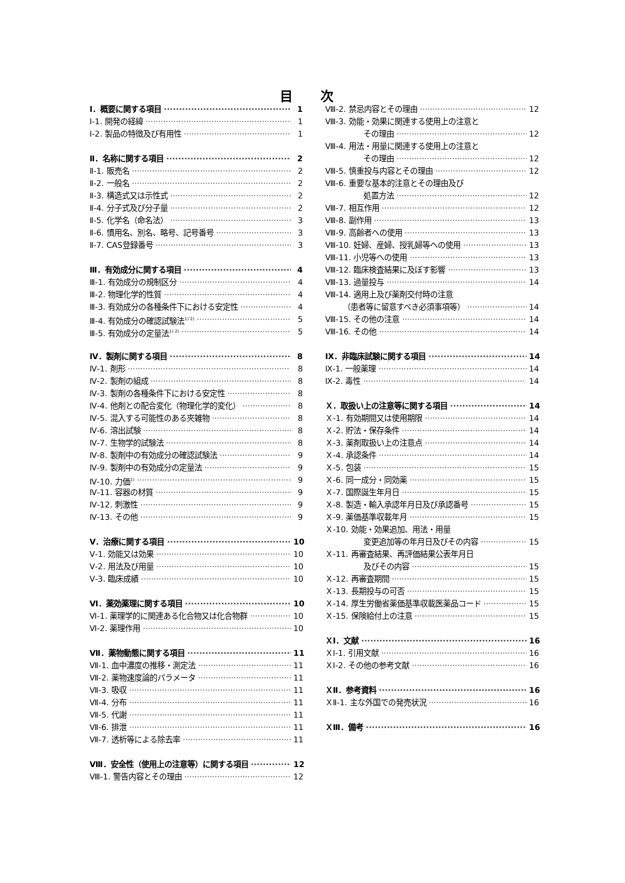目 次
Ⅰ．概要に関する項目 1
Ⅰ-1. 開発の経緯 1
Ⅰ-2. 製品の特徴及び有用性 1
Ⅱ．名称に関する項目 2
Ⅱ-1. 販売名 2
Ⅱ-2. 一般名 2
Ⅱ-3. 構造式又は示性式 2
Ⅱ-4. 分子式及び分子量 2
Ⅱ-5. 化学名（命名法） 3
Ⅱ-6. 慣用名、別名、略号、記号番号 3
Ⅱ-7. CAS登録番号 3
Ⅲ．有効成分に関する項目 4
Ⅲ-1. 有効成分の規制区分 4
Ⅲ-2. 物理化学的性質 4
Ⅲ-3. 有効成分の各種条件下における安定性 4
Ⅲ-4. 有効成分の確認試験法<sup>1) 2)</sup> 5
Ⅲ-5. 有効成分の定量法<sup>1) 2)</sup> 5
Ⅳ．製剤に関する項目 8
Ⅳ-1. 剤形 8
Ⅳ-2. 製剤の組成 8
Ⅳ-3. 製剤の各種条件下における安定性 8
Ⅳ-4. 他剤との配合変化（物理化学的変化） 8
Ⅳ-5. 混入する可能性のある夾雑物 8
Ⅳ-6. 溶出試験 8
Ⅳ-7. 生物学的試験法 8
Ⅳ-8. 製剤中の有効成分の確認試験法 9
Ⅳ-9. 製剤中の有効成分の定量法 9
Ⅳ-10. 力価<sup>1)</sup> 9
Ⅳ-11. 容器の材質 9
Ⅳ-12. 刺激性 9
Ⅳ-13. その他 9
Ⅴ．治療に関する項目 10
Ⅴ-1. 効能又は効果 10
Ⅴ-2. 用法及び用量 10
Ⅴ-3. 臨床成績 10
Ⅵ．薬効薬理に関する項目 10
Ⅵ-1. 薬理学的に関連ある化合物又は化合物群 10
Ⅵ-2. 薬理作用 10
Ⅶ．薬物動態に関する項目 11
Ⅶ-1. 血中濃度の推移・測定法 11
Ⅶ-2. 薬物速度論的パラメータ 11
Ⅶ-3. 吸収 11
Ⅶ-4. 分布 11
Ⅶ-5. 代謝 11
Ⅶ-6. 排泄 11
Ⅶ-7. 透析等による除去率 11
Ⅷ．安全性（使用上の注意等）に関する項目 12
Ⅷ-1. 警告内容とその理由 12
Ⅷ-2. 禁忌内容とその理由 12
Ⅷ-3. 効能・効果に関連する使用上の注意と
その理由 12
Ⅷ-4. 用法・用量に関連する使用上の注意と
その理由 12
Ⅷ-5. 慎重投与内容とその理由 12
Ⅷ-6. 重要な基本的注意とその理由及び
処置方法 12
Ⅷ-7. 相互作用 12
Ⅷ-8. 副作用 13
Ⅷ-9. 高齢者への使用 13
Ⅷ-10. 妊婦、産婦、授乳婦等への使用 13
Ⅷ-11. 小児等への使用 13
Ⅷ-12. 臨床検査結果に及ぼす影響 13
Ⅷ-13. 過量投与 14
Ⅷ-14. 適用上及び薬剤交付時の注意
（患者等に留意すべき必須事項等） 14
Ⅷ-15. その他の注意 14
Ⅷ-16. その他 14
Ⅸ．非臨床試験に関する項目 14
Ⅸ-1. 一般薬理 14
Ⅸ-2. 毒性 14
Ｘ．取扱い上の注意等に関する項目 14
Ｘ-1. 有効期間又は使用期限 14
Ｘ-2. 貯法・保存条件 14
Ｘ-3. 薬剤取扱い上の注意点 14
Ｘ-4. 承認条件 14
Ｘ-5. 包装 15
Ｘ-6. 同一成分・同効薬 15
Ｘ-7. 国際誕生年月日 15
Ｘ-8. 製造・輸入承認年月日及び承認番号 15
Ｘ-9. 薬価基準収載年月 15
Ｘ-10. 効能・効果追加、用法・用量
変更追加等の年月日及びその内容 15
Ｘ-11. 再審査結果、再評価結果公表年月日
及びその内容 15
Ｘ-12. 再審査期間 15
Ｘ-13. 長期投与の可否 15
Ｘ-14. 厚生労働省薬価基準収載医薬品コード 15
Ｘ-15. 保険給付上の注意 15
ＸⅠ．文献 16
ＸⅠ-1. 引用文献 16
ＸⅠ-2. その他の参考文献 16
ＸⅡ．参考資料 16
ＸⅡ-1. 主な外国での発売状況 16
ＸⅢ．備考 16